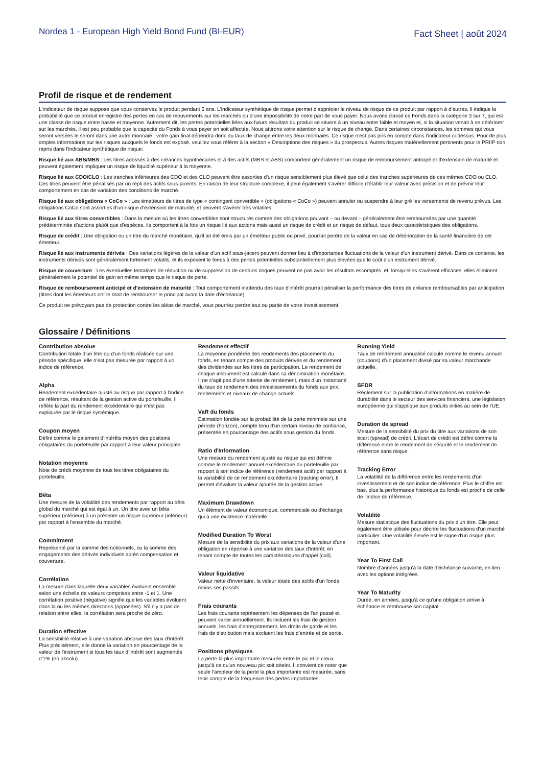Nordea 1 - European High Yield Bond Fund (BI-EUR)
Fact Sheet | août 2024
Profil de risque et de rendement
L'indicateur de risque suppose que vous conservez le produit pendant 5 ans. L'indicateur synthétique de risque permet d'apprécier le niveau de risque de ce produit par rapport à d'autres. Il indique la probabilité que ce produit enregistre des pertes en cas de mouvements sur les marchés ou d'une impossibilité de notre part de vous payer. Nous avons classé ce Fonds dans la catégorie 3 sur 7, qui est une classe de risque entre basse et moyenne. Autrement dit, les pertes potentielles liées aux futurs résultats du produit se situent à un niveau entre faible et moyen et, si la situation venait à se détériorer sur les marchés, il est peu probable que la capacité du Fonds à vous payer en soit affectée. Nous attirons votre attention sur le risque de change. Dans certaines circonstances, les sommes qui vous seront versées le seront dans une autre monnaie ; votre gain final dépendra donc du taux de change entre les deux monnaies. Ce risque n'est pas pris en compte dans l'indicateur ci-dessus. Pour de plus amples informations sur les risques auxquels le fonds est exposé, veuillez vous référer à la section « Descriptions des risques » du prospectus. Autres risques matériellement pertinents pour le PRIIP non repris dans l'indicateur synthétique de risque:
Risque lié aux ABS/MBS : Les titres adossés à des créances hypothécaires et à des actifs (MBS et ABS) comportent généralement un risque de remboursement anticipé et d'extension de maturité et peuvent également impliquer un risque de liquidité supérieur à la moyenne.
Risque lié aux CDO/CLO : Les tranches inférieures des CDO et des CLO peuvent être assorties d'un risque sensiblement plus élevé que celui des tranches supérieures de ces mêmes CDO ou CLO. Ces titres peuvent être pénalisés par un repli des actifs sous-jacents. En raison de leur structure complexe, il peut également s'avérer difficile d'établir leur valeur avec précision et de prévoir leur comportement en cas de variation des conditions de marché.
Risque lié aux obligations « CoCo » : Les émetteurs de titres de type « contingent convertible » (obligations « CoCo ») peuvent annuler ou suspendre à leur gré les versements de revenu prévus. Les obligations CoCo sont assorties d'un risque d'extension de maturité, et peuvent s'avérer très volatiles.
Risque lié aux titres convertibles : Dans la mesure où les titres convertibles sont structurés comme des obligations pouvant – ou devant – généralement être remboursées par une quantité prédéterminée d'actions plutôt que d'espèces, ils comportent à la fois un risque lié aux actions mais aussi un risque de crédit et un risque de défaut, tous deux caractéristiques des obligations.
Risque de crédit : Une obligation ou un titre du marché monétaire, qu'il ait été émis par un émetteur public ou privé, pourrait perdre de la valeur en cas de détérioration de la santé financière de cet émetteur.
Risque lié aux instruments dérivés : Des variations légères de la valeur d'un actif sous-jacent peuvent donner lieu à d'importantes fluctuations de la valeur d'un instrument dérivé. Dans ce contexte, les instruments dérivés sont généralement fortement volatils, et ils exposent le fonds à des pertes potentielles substantiellement plus élevées que le coût d'un instrument dérivé.
Risque de couverture : Les éventuelles tentatives de réduction ou de suppression de certains risques peuvent ne pas avoir les résultats escomptés, et, lorsqu'elles s'avèrent efficaces, elles éliminent généralement le potentiel de gain en même temps que le risque de perte.
Risque de remboursement anticipé et d'extension de maturité : Tout comportement inattendu des taux d'intérêt pourrait pénaliser la performance des titres de créance remboursables par anticipation (titres dont les émetteurs ont le droit de rembourser le principal avant la date d'échéance).
Ce produit ne prévoyant pas de protection contre les aléas de marché, vous pourriez perdre tout ou partie de votre investissement.
Glossaire / Définitions
Contribution absolue
Contribution totale d'un titre ou d'un fonds réalisée sur une période spécifique, elle n'est pas mesurée par rapport à un indice de référence.
Alpha
Rendement excédentaire ajusté au risque par rapport à l'indice de référence, résultant de la gestion active du portefeuille. Il reflète la part du rendement excédentaire qui n'est pas expliquée par le risque systémique.
Coupon moyen
Défini comme le paiement d'intérêts moyen des positions obligataires du portefeuille par rapport à leur valeur principale.
Notation moyenne
Note de crédit moyenne de tous les titres obligataires du portefeuille.
Bêta
Une mesure de la volatilité des rendements par rapport au bêta global du marché qui est égal à un. Un titre avec un bêta supérieur (inférieur) à un présente un risque supérieur (inférieur) par rapport à l'ensemble du marché.
Commitment
Représenté par la somme des notionnels, ou la somme des engagements des dérivés individuels après compensation et couverture.
Corrélation
La mesure dans laquelle deux variables évoluent ensemble selon une échelle de valeurs comprises entre -1 et 1. Une corrélation positive (négative) signifie que les variables évoluent dans la ou les mêmes directions (opposées). S'il n'y a pas de relation entre elles, la corrélation sera proche de zéro.
Duration effective
La sensibilité relative à une variation absolue des taux d'intérêt. Plus précisément, elle donne la variation en pourcentage de la valeur de l'instrument si tous les taux d'intérêt sont augmentés d'1% (en absolu).
Rendement effectif
La moyenne pondérée des rendements des placements du fonds, en tenant compte des produits dérivés et du rendement des dividendes sur les titres de participation. Le rendement de chaque instrument est calculé dans sa dénomination monétaire. Il ne s'agit pas d'une attente de rendement, mais d'un instantané du taux de rendement des investissements du fonds aux prix, rendements et niveaux de change actuels.
VaR du fonds
Estimation fondée sur la probabilité de la perte minimale sur une période (horizon), compte tenu d'un certain niveau de confiance, présentée en pourcentage des actifs sous gestion du fonds.
Ratio d'Information
Une mesure du rendement ajusté au risque qui est définie comme le rendement annuel excédentaire du portefeuille par rapport à son indice de référence (rendement actif) par rapport à la variabilité de ce rendement excédentaire (tracking error). Il permet d'évaluer la valeur ajoutée de la gestion active.
Maximum Drawdown
Un élément de valeur économique, commerciale ou d'échange qui a une existence matérielle.
Modified Duration To Worst
Mesure de la sensibilité du prix aux variations de la valeur d'une obligation en réponse à une variation des taux d'intérêt, en tenant compte de toutes les caractéristiques d'appel (call).
Valeur liquidative
Valeur nette d'inventaire, la valeur totale des actifs d'un fonds moins ses passifs.
Frais courants
Les frais courants représentent les dépenses de l'an passé et peuvent varier annuellement. Ils incluent les frais de gestion annuels, les frais d'enregistrement, les droits de garde et les frais de distribution mais excluent les frais d'entrée et de sortie.
Positions physiques
La perte la plus importante mesurée entre le pic et le creux jusqu'à ce qu'un nouveau pic soit atteint. Il convient de noter que seule l'ampleur de la perte la plus importante est mesurée, sans tenir compte de la fréquence des pertes importantes.
Running Yield
Taux de rendement annualisé calculé comme le revenu annuel (coupons) d'un placement divisé par sa valeur marchande actuelle.
SFDR
Règlement sur la publication d’informations en matière de durabilité dans le secteur des services financiers, une législation européenne qui s'applique aux produits initiés au sein de l'UE.
Duration de spread
Mesure de la sensibilité du prix du titre aux variations de son écart (spread) de crédit. L'écart de crédit est défini comme la différence entre le rendement de sécurité et le rendement de référence sans risque.
Tracking Error
La volatilité de la différence entre les rendements d'un investissement et de son indice de référence. Plus le chiffre est bas, plus la performance historique du fonds est proche de celle de l'indice de référence.
Volatilité
Mesure statistique des fluctuations du prix d'un titre. Elle peut également être utilisée pour décrire les fluctuations d'un marché particulier. Une volatilité élevée est le signe d'un risque plus important.
Year To First Call
Nombre d'années jusqu'à la date d'échéance suivante, en lien avec les options intégrées.
Year To Maturity
Durée, en années, jusqu'à ce qu'une obligation arrive à échéance et rembourse son capital.